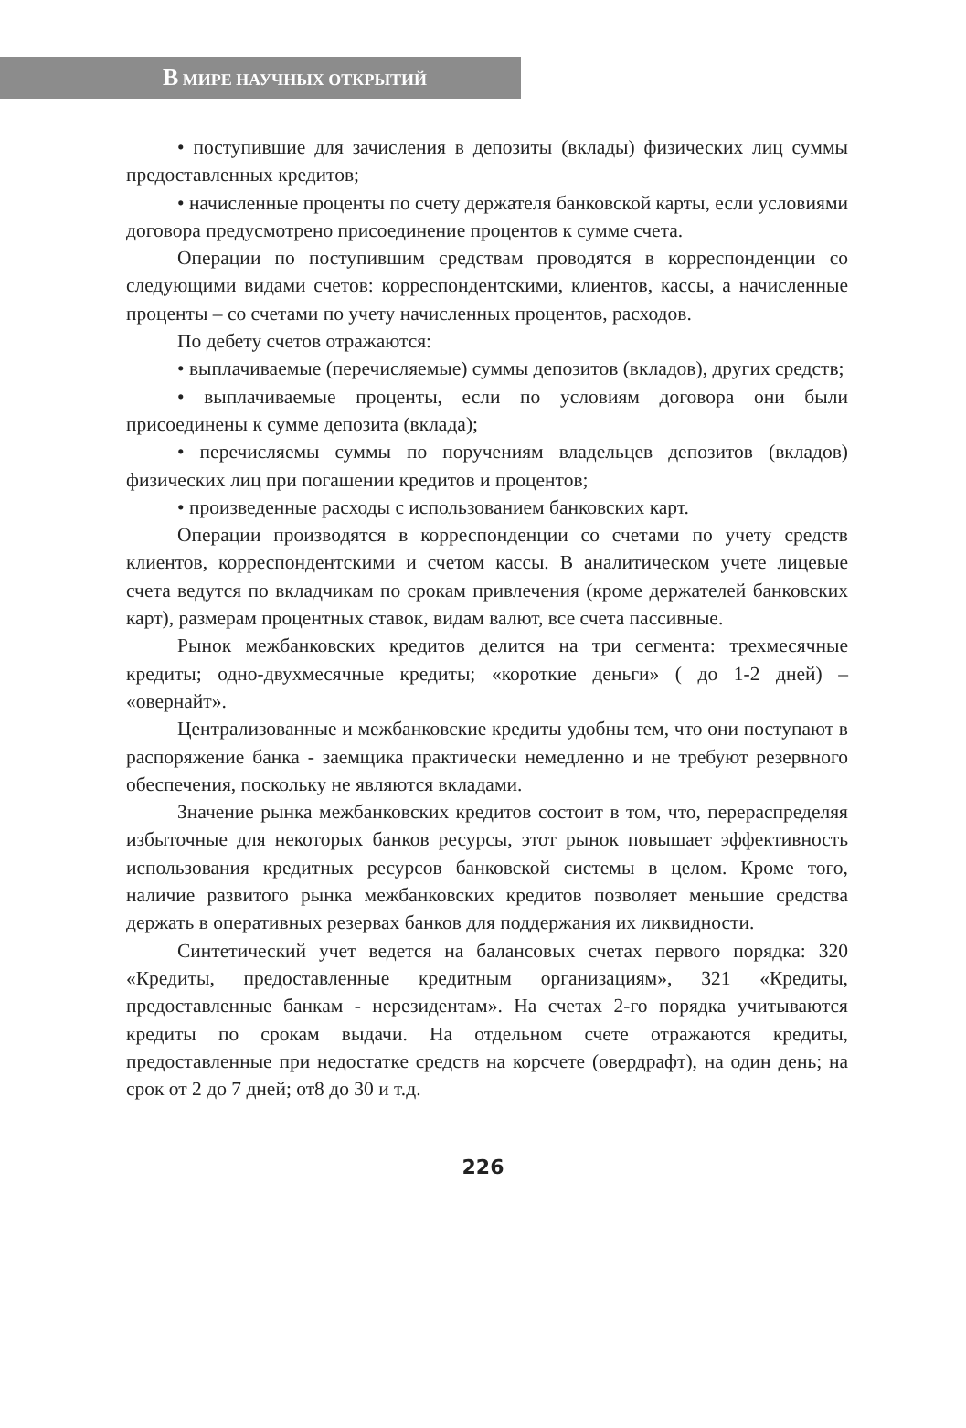В МИРЕ НАУЧНЫХ ОТКРЫТИЙ
• поступившие для зачисления в депозиты (вклады) физических лиц суммы предоставленных кредитов;
• начисленные проценты по счету держателя банковской карты, если условиями договора предусмотрено присоединение процентов к сумме счета.
Операции по поступившим средствам проводятся в корреспонденции со следующими видами счетов: корреспондентскими, клиентов, кассы, а начисленные проценты – со счетами по учету начисленных процентов, расходов.
По дебету счетов отражаются:
• выплачиваемые (перечисляемые) суммы депозитов (вкладов), других средств;
• выплачиваемые проценты, если по условиям договора они были присоединены к сумме депозита (вклада);
• перечисляемы суммы по поручениям владельцев депозитов (вкладов) физических лиц при погашении кредитов и процентов;
• произведенные расходы с использованием банковских карт.
Операции производятся в корреспонденции со счетами по учету средств клиентов, корреспондентскими и счетом кассы. В аналитическом учете лицевые счета ведутся по вкладчикам по срокам привлечения (кроме держателей банковских карт), размерам процентных ставок, видам валют, все счета пассивные.
Рынок межбанковских кредитов делится на три сегмента: трехмесячные кредиты; одно-двухмесячные кредиты; «короткие деньги» ( до 1-2 дней) – «овернайт».
Централизованные и межбанковские кредиты удобны тем, что они поступают в распоряжение банка - заемщика практически немедленно и не требуют резервного обеспечения, поскольку не являются вкладами.
Значение рынка межбанковских кредитов состоит в том, что, перераспределяя избыточные для некоторых банков ресурсы, этот рынок повышает эффективность использования кредитных ресурсов банковской системы в целом. Кроме того, наличие развитого рынка межбанковских кредитов позволяет меньшие средства держать в оперативных резервах банков для поддержания их ликвидности.
Синтетический учет ведется на балансовых счетах первого порядка: 320 «Кредиты, предоставленные кредитным организациям», 321 «Кредиты, предоставленные банкам - нерезидентам». На счетах 2-го порядка учитываются кредиты по срокам выдачи. На отдельном счете отражаются кредиты, предоставленные при недостатке средств на корсчете (овердрафт), на один день; на срок от 2 до 7 дней; от8 до 30 и т.д.
226